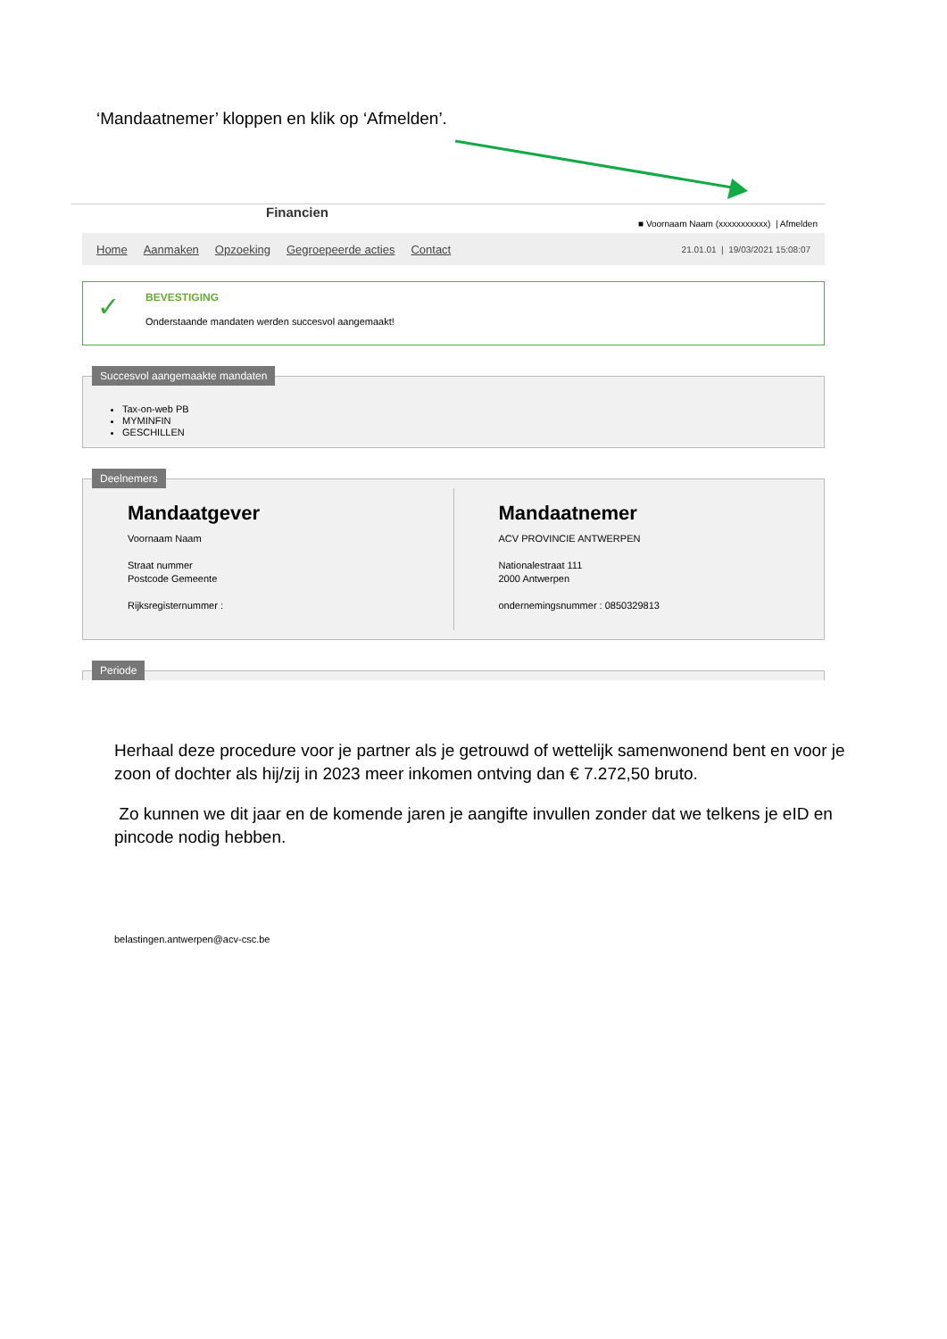‘Mandaatnemer’ kloppen en klik op ‘Afmelden’.
Financien
■ Voornaam Naam (xxxxxxxxxxx) | Afmelden
Home Aanmaken Opzoeking Gegroepeerde acties Contact 21.01.01 | 19/03/2021 15:08:07
✓ BEVESTIGING
Onderstaande mandaten werden succesvol aangemaakt!
Succesvol aangemaakte mandaten
Tax-on-web PB
MYMINFIN
GESCHILLEN
Deelnemers
Mandaatgever
Voornaam Naam
Straat nummer
Postcode Gemeente
Rijksregisternummer :
Mandaatnemer
ACV PROVINCIE ANTWERPEN
Nationalestraat 111
2000 Antwerpen
ondernemingsnummer : 0850329813
Periode
Herhaal deze procedure voor je partner als je getrouwd of wettelijk samenwonend bent en voor je zoon of dochter als hij/zij in 2023 meer inkomen ontving dan € 7.272,50 bruto.
Zo kunnen we dit jaar en de komende jaren je aangifte invullen zonder dat we telkens je eID en pincode nodig hebben.
belastingen.antwerpen@acv-csc.be